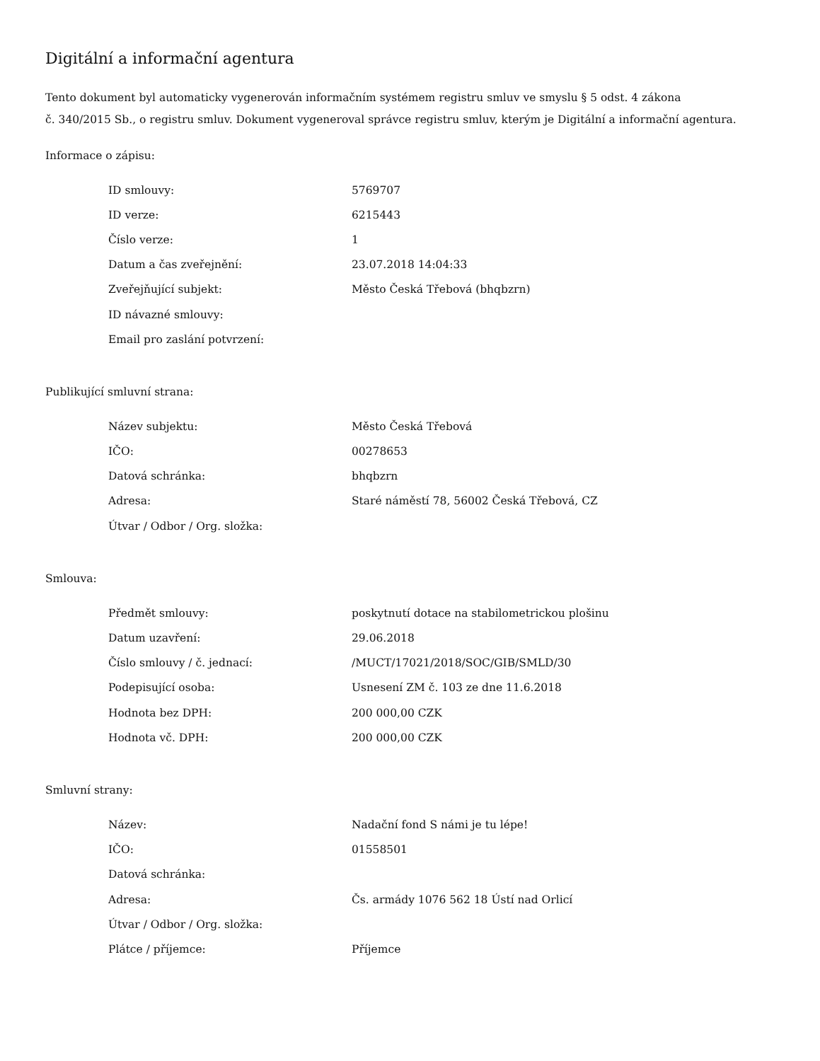Digitální a informační agentura
Tento dokument byl automaticky vygenerován informačním systémem registru smluv ve smyslu § 5 odst. 4 zákona
č. 340/2015 Sb., o registru smluv. Dokument vygeneroval správce registru smluv, kterým je Digitální a informační agentura.
Informace o zápisu:
| ID smlouvy: | 5769707 |
| ID verze: | 6215443 |
| Číslo verze: | 1 |
| Datum a čas zveřejnění: | 23.07.2018 14:04:33 |
| Zveřejňující subjekt: | Město Česká Třebová (bhqbzrn) |
| ID návazné smlouvy: | |
| Email pro zaslání potvrzení: | |
Publikující smluvní strana:
| Název subjektu: | Město Česká Třebová |
| IČO: | 00278653 |
| Datová schránka: | bhqbzrn |
| Adresa: | Staré náměstí 78, 56002 Česká Třebová, CZ |
| Útvar / Odbor / Org. složka: | |
Smlouva:
| Předmět smlouvy: | poskytnutí dotace na stabilometrickou plošinu |
| Datum uzavření: | 29.06.2018 |
| Číslo smlouvy / č. jednací: | /MUCT/17021/2018/SOC/GIB/SMLD/30 |
| Podepisující osoba: | Usnesení ZM č. 103 ze dne 11.6.2018 |
| Hodnota bez DPH: | 200 000,00 CZK |
| Hodnota vč. DPH: | 200 000,00 CZK |
Smluvní strany:
| Název: | Nadační fond S námi je tu lépe! |
| IČO: | 01558501 |
| Datová schránka: | |
| Adresa: | Čs. armády 1076 562 18 Ústí nad Orlicí |
| Útvar / Odbor / Org. složka: | |
| Plátce / příjemce: | Příjemce |